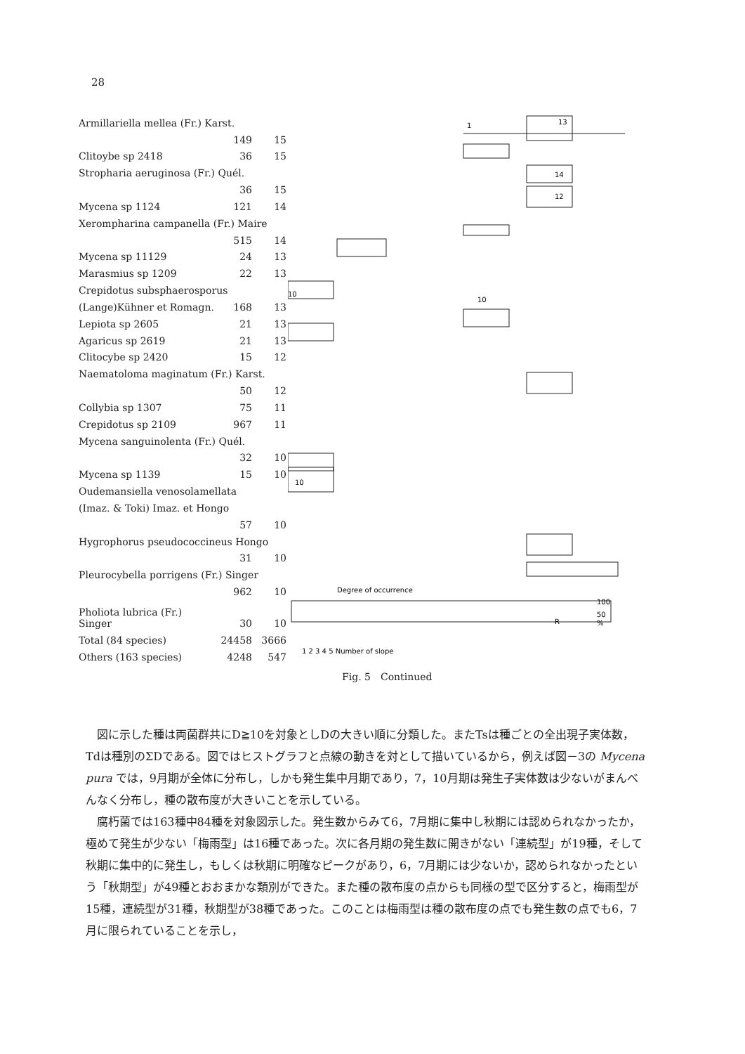28
| Armillariella mellea (Fr.) Karst. | | |
| | 149 | 15 |
| Clitoybe sp 2418 | 36 | 15 |
| Stropharia aeruginosa (Fr.) Quél. | | |
| | 36 | 15 |
| Mycena sp 1124 | 121 | 14 |
| Xerompharina campanella (Fr.) Maire | | |
| | 515 | 14 |
| Mycena sp 11129 | 24 | 13 |
| Marasmius sp 1209 | 22 | 13 |
| Crepidotus subsphaerosporus | | |
| (Lange)Kühner et Romagn. | 168 | 13 |
| Lepiota sp 2605 | 21 | 13 |
| Agaricus sp 2619 | 21 | 13 |
| Clitocybe sp 2420 | 15 | 12 |
| Naematoloma maginatum (Fr.) Karst. | | |
| | 50 | 12 |
| Collybia sp 1307 | 75 | 11 |
| Crepidotus sp 2109 | 967 | 11 |
| Mycena sanguinolenta (Fr.) Quél. | | |
| | 32 | 10 |
| Mycena sp 1139 | 15 | 10 |
| Oudemansiella venosolamellata | | |
| (Imaz. & Toki) Imaz. et Hongo | | |
| | 57 | 10 |
| Hygrophorus pseudococcineus Hongo | | |
| | 31 | 10 |
| Pleurocybella porrigens (Fr.) Singer | | |
| | 962 | 10 |
| Pholiota lubrica (Fr.) Singer | 30 | 10 |
| Total (84 species) | 24458 | 3666 |
| Others (163 species) | 4248 | 547 |
1
13
14
12
10
10
10
R
Degree of occurrence
1 2 3 4 5 Number of slope
100
50
%
Fig. 5　Continued
図に示した種は両菌群共にD≧10を対象としDの大きい順に分類した。またTsは種ごとの全出現子実体数，Tdは種別のΣDである。図ではヒストグラフと点線の動きを対として描いているから，例えば図－3の Mycena pura では，9月期が全体に分布し，しかも発生集中月期であり，7，10月期は発生子実体数は少ないがまんべんなく分布し，種の散布度が大きいことを示している。
腐朽菌では163種中84種を対象図示した。発生数からみて6，7月期に集中し秋期には認められなかったか，極めて発生が少ない「梅雨型」は16種であった。次に各月期の発生数に開きがない「連続型」が19種，そして秋期に集中的に発生し，もしくは秋期に明確なピークがあり，6，7月期には少ないか，認められなかったという「秋期型」が49種とおおまかな類別ができた。また種の散布度の点からも同様の型で区分すると，梅雨型が15種，連続型が31種，秋期型が38種であった。このことは梅雨型は種の散布度の点でも発生数の点でも6，7月に限られていることを示し，